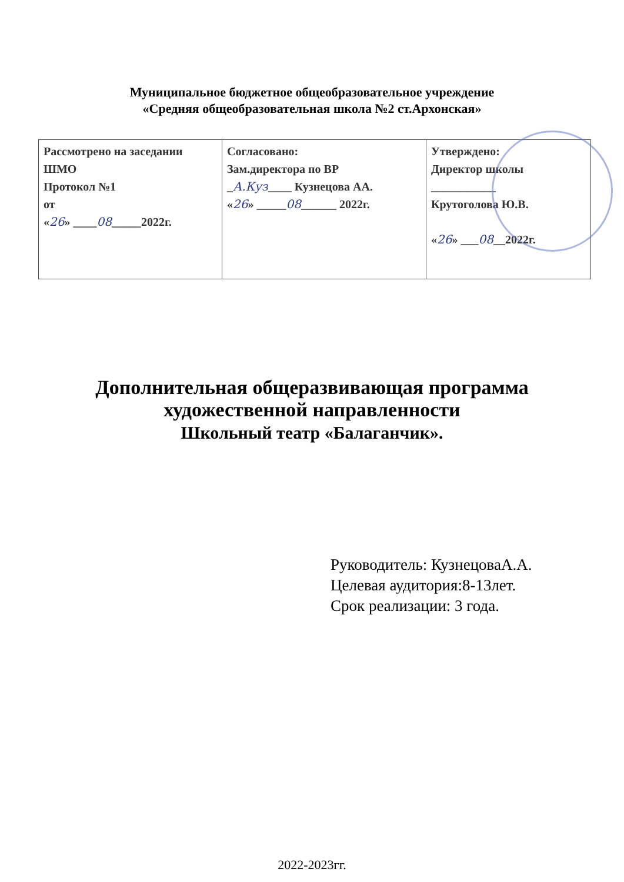Муниципальное бюджетное общеобразовательное учреждение
«Средняя общеобразовательная школа №2 ст.Архонская»
| Рассмотрено на заседании ШМО Протокол №1 от « 26 » ____ 08 _____2022г. | Согласовано: Зам.директора по ВР _ А.Куз ____ Кузнецова АА. « 26 » _____ 08 ______ 2022г. | Утверждено: Директор школы ___________ Крутоголова Ю.В. « 26 » ___ 08 __2022г. |
Дополнительная общеразвивающая программа
художественной направленности
Школьный театр «Балаганчик».
Руководитель: КузнецоваА.А.
Целевая аудитория:8-13лет.
Срок реализации: 3 года.
2022-2023гг.